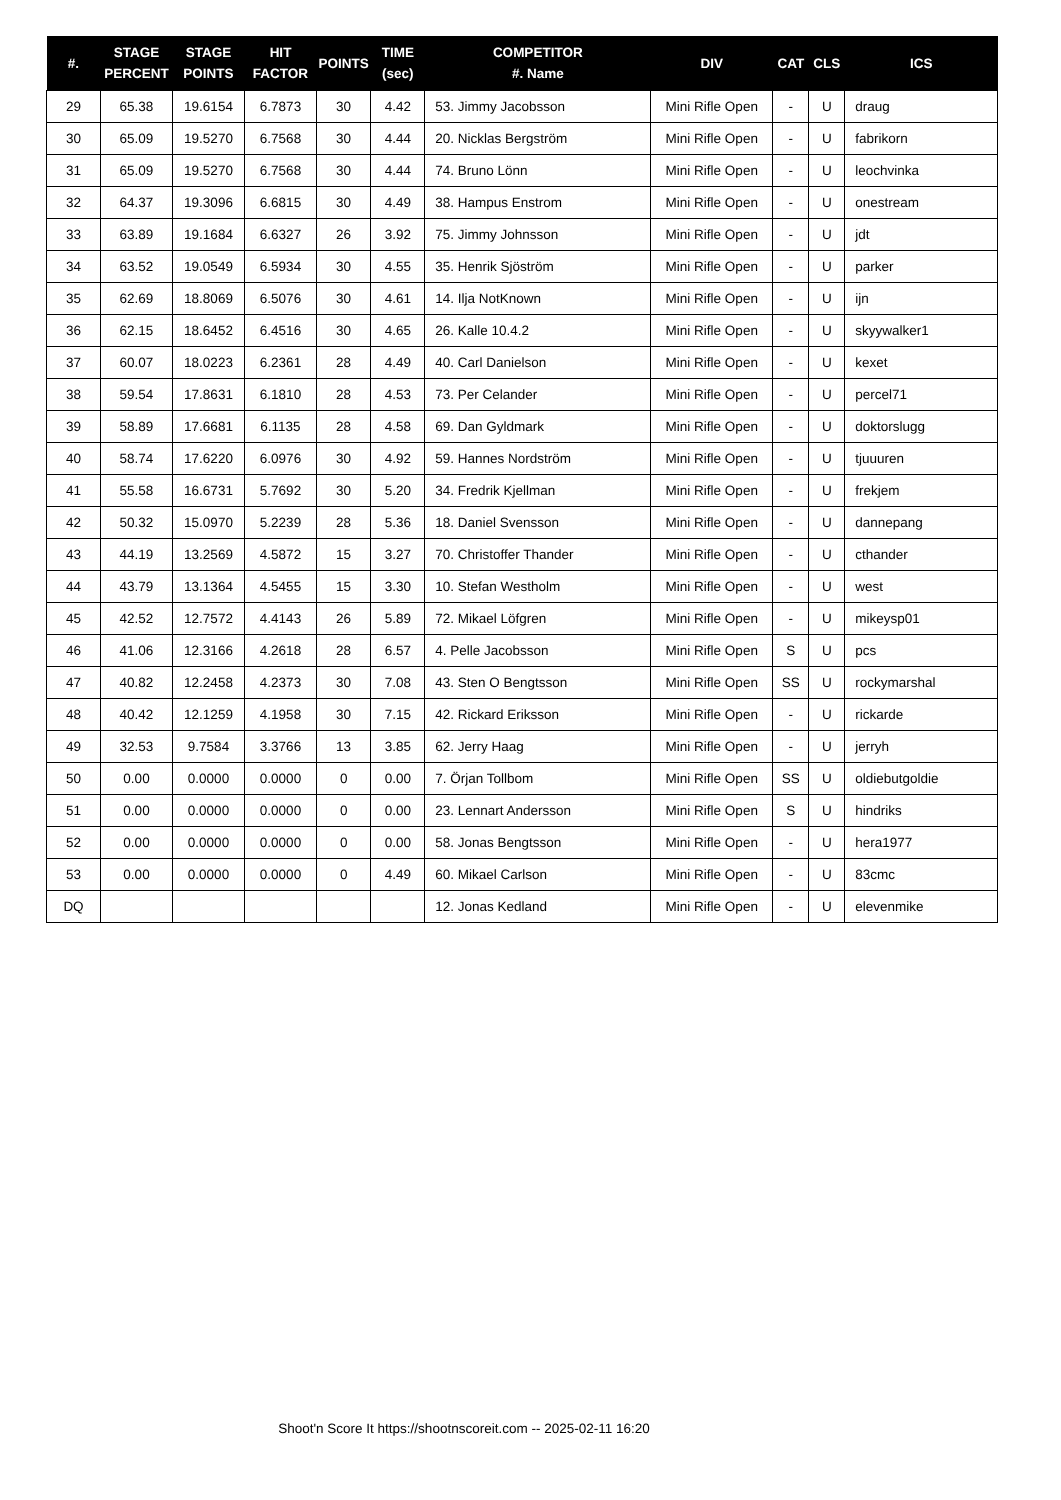| #. | STAGE PERCENT | STAGE POINTS | HIT FACTOR | POINTS | TIME (sec) | COMPETITOR #. Name | DIV | CAT | CLS | ICS |
| --- | --- | --- | --- | --- | --- | --- | --- | --- | --- | --- |
| 29 | 65.38 | 19.6154 | 6.7873 | 30 | 4.42 | 53. Jimmy Jacobsson | Mini Rifle Open | - | U | draug |
| 30 | 65.09 | 19.5270 | 6.7568 | 30 | 4.44 | 20. Nicklas Bergström | Mini Rifle Open | - | U | fabrikorn |
| 31 | 65.09 | 19.5270 | 6.7568 | 30 | 4.44 | 74. Bruno Lönn | Mini Rifle Open | - | U | leochvinka |
| 32 | 64.37 | 19.3096 | 6.6815 | 30 | 4.49 | 38. Hampus Enstrom | Mini Rifle Open | - | U | onestream |
| 33 | 63.89 | 19.1684 | 6.6327 | 26 | 3.92 | 75. Jimmy Johnsson | Mini Rifle Open | - | U | jdt |
| 34 | 63.52 | 19.0549 | 6.5934 | 30 | 4.55 | 35. Henrik Sjöström | Mini Rifle Open | - | U | parker |
| 35 | 62.69 | 18.8069 | 6.5076 | 30 | 4.61 | 14. Ilja NotKnown | Mini Rifle Open | - | U | ijn |
| 36 | 62.15 | 18.6452 | 6.4516 | 30 | 4.65 | 26. Kalle 10.4.2 | Mini Rifle Open | - | U | skyywalker1 |
| 37 | 60.07 | 18.0223 | 6.2361 | 28 | 4.49 | 40. Carl Danielson | Mini Rifle Open | - | U | kexet |
| 38 | 59.54 | 17.8631 | 6.1810 | 28 | 4.53 | 73. Per Celander | Mini Rifle Open | - | U | percel71 |
| 39 | 58.89 | 17.6681 | 6.1135 | 28 | 4.58 | 69. Dan Gyldmark | Mini Rifle Open | - | U | doktorslugg |
| 40 | 58.74 | 17.6220 | 6.0976 | 30 | 4.92 | 59. Hannes Nordström | Mini Rifle Open | - | U | tjuuuren |
| 41 | 55.58 | 16.6731 | 5.7692 | 30 | 5.20 | 34. Fredrik Kjellman | Mini Rifle Open | - | U | frekjem |
| 42 | 50.32 | 15.0970 | 5.2239 | 28 | 5.36 | 18. Daniel Svensson | Mini Rifle Open | - | U | dannepang |
| 43 | 44.19 | 13.2569 | 4.5872 | 15 | 3.27 | 70. Christoffer Thander | Mini Rifle Open | - | U | cthander |
| 44 | 43.79 | 13.1364 | 4.5455 | 15 | 3.30 | 10. Stefan Westholm | Mini Rifle Open | - | U | west |
| 45 | 42.52 | 12.7572 | 4.4143 | 26 | 5.89 | 72. Mikael Löfgren | Mini Rifle Open | - | U | mikeysp01 |
| 46 | 41.06 | 12.3166 | 4.2618 | 28 | 6.57 | 4. Pelle Jacobsson | Mini Rifle Open | S | U | pcs |
| 47 | 40.82 | 12.2458 | 4.2373 | 30 | 7.08 | 43. Sten O Bengtsson | Mini Rifle Open | SS | U | rockymarshal |
| 48 | 40.42 | 12.1259 | 4.1958 | 30 | 7.15 | 42. Rickard Eriksson | Mini Rifle Open | - | U | rickarde |
| 49 | 32.53 | 9.7584 | 3.3766 | 13 | 3.85 | 62. Jerry Haag | Mini Rifle Open | - | U | jerryh |
| 50 | 0.00 | 0.0000 | 0.0000 | 0 | 0.00 | 7. Örjan Tollbom | Mini Rifle Open | SS | U | oldiebutgoldie |
| 51 | 0.00 | 0.0000 | 0.0000 | 0 | 0.00 | 23. Lennart Andersson | Mini Rifle Open | S | U | hindriks |
| 52 | 0.00 | 0.0000 | 0.0000 | 0 | 0.00 | 58. Jonas Bengtsson | Mini Rifle Open | - | U | hera1977 |
| 53 | 0.00 | 0.0000 | 0.0000 | 0 | 4.49 | 60. Mikael Carlson | Mini Rifle Open | - | U | 83cmc |
| DQ | | | | | | 12. Jonas Kedland | Mini Rifle Open | - | U | elevenmike |
Shoot'n Score It https://shootnscoreit.com -- 2025-02-11 16:20